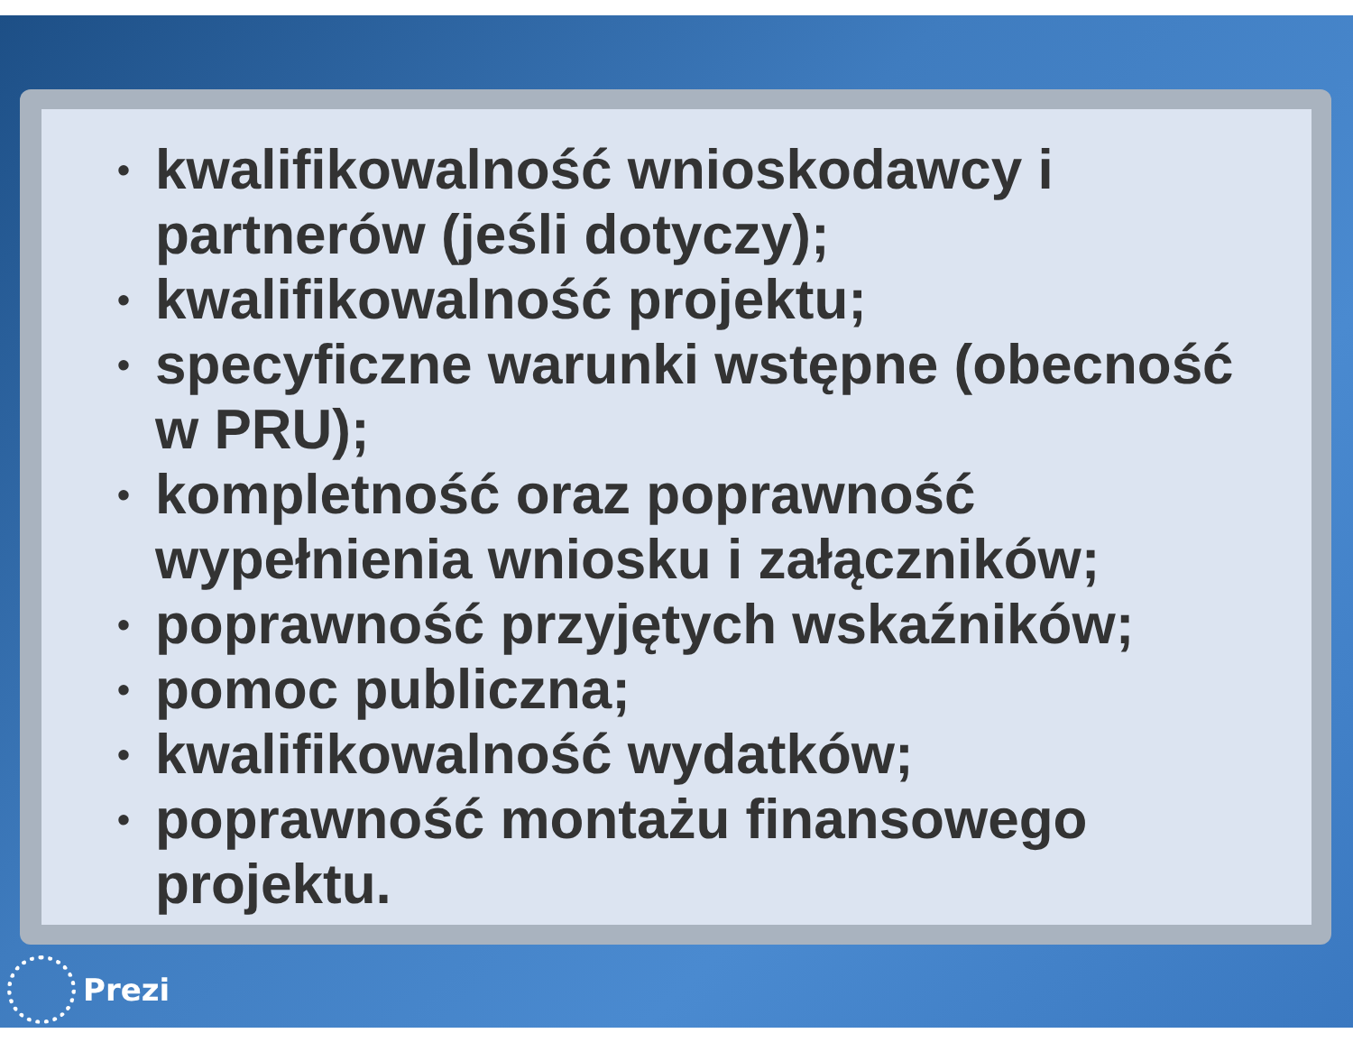• kwalifikowalność wnioskodawcy i
partnerów (jeśli dotyczy);
• kwalifikowalność projektu;
• specyficzne warunki wstępne (obecność
w PRU);
• kompletność oraz poprawność
wypełnienia wniosku i załączników;
• poprawność przyjętych wskaźników;
• pomoc publiczna;
• kwalifikowalność wydatków;
• poprawność montażu finansowego
projektu.
Prezi